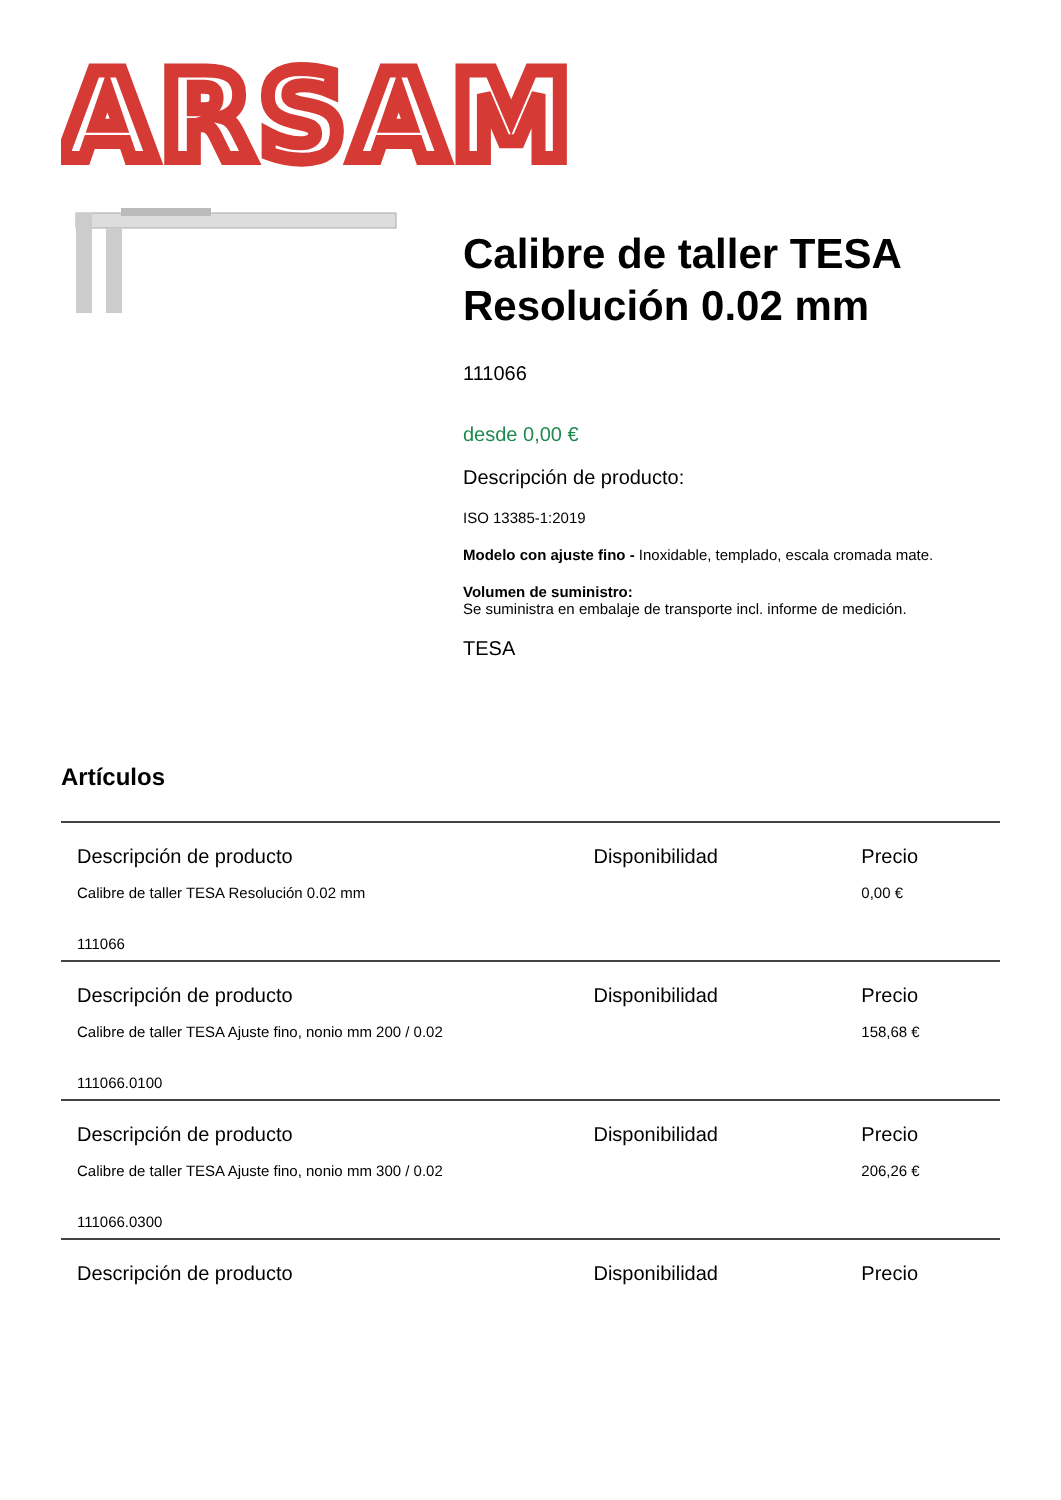ARSAM
Calibre de taller TESA Resolución 0.02 mm
111066
desde 0,00 €
Descripción de producto:
ISO 13385-1:2019
Modelo con ajuste fino - Inoxidable, templado, escala cromada mate.
Volumen de suministro:
Se suministra en embalaje de transporte incl. informe de medición.
TESA
Artículos
| Descripción de producto | Disponibilidad | Precio |
| --- | --- | --- |
| Calibre de taller TESA Resolución 0.02 mm 111066 | | 0,00 € |
| Descripción de producto | Disponibilidad | Precio |
| Calibre de taller TESA Ajuste fino, nonio mm 200 / 0.02 111066.0100 | | 158,68 € |
| Descripción de producto | Disponibilidad | Precio |
| Calibre de taller TESA Ajuste fino, nonio mm 300 / 0.02 111066.0300 | | 206,26 € |
| Descripción de producto | Disponibilidad | Precio |